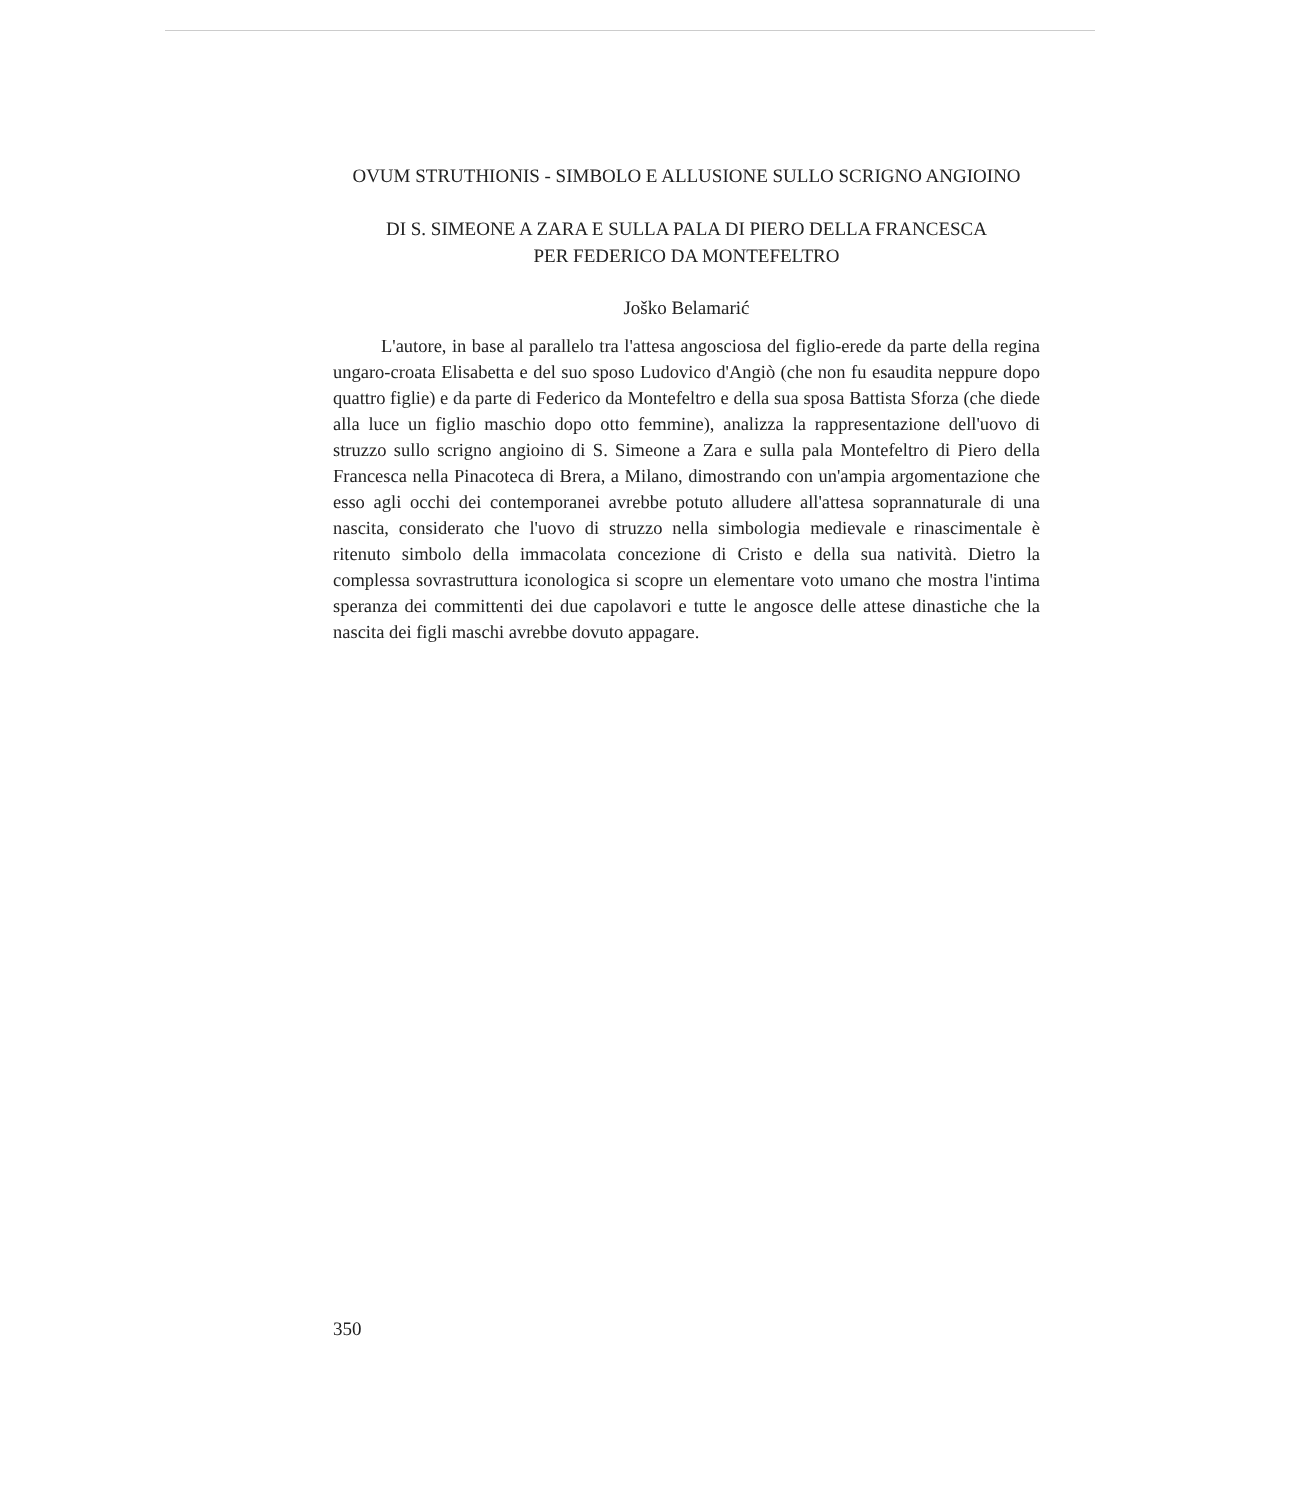OVUM STRUTHIONIS - SIMBOLO E ALLUSIONE SULLO SCRIGNO ANGIOINO
DI S. SIMEONE A ZARA E SULLA PALA DI PIERO DELLA FRANCESCA
PER FEDERICO DA MONTEFELTRO
Joško Belamarić
L'autore, in base al parallelo tra l'attesa angosciosa del figlio-erede da parte della regina ungaro-croata Elisabetta e del suo sposo Ludovico d'Angiò (che non fu esaudita neppure dopo quattro figlie) e da parte di Federico da Montefeltro e della sua sposa Battista Sforza (che diede alla luce un figlio maschio dopo otto femmine), analizza la rappresentazione dell'uovo di struzzo sullo scrigno angioino di S. Simeone a Zara e sulla pala Montefeltro di Piero della Francesca nella Pinacoteca di Brera, a Milano, dimostrando con un'ampia argomentazione che esso agli occhi dei contemporanei avrebbe potuto alludere all'attesa soprannaturale di una nascita, considerato che l'uovo di struzzo nella simbologia medievale e rinascimentale è ritenuto simbolo della immacolata concezione di Cristo e della sua natività. Dietro la complessa sovrastruttura iconologica si scopre un elementare voto umano che mostra l'intima speranza dei committenti dei due capolavori e tutte le angosce delle attese dinastiche che la nascita dei figli maschi avrebbe dovuto appagare.
350